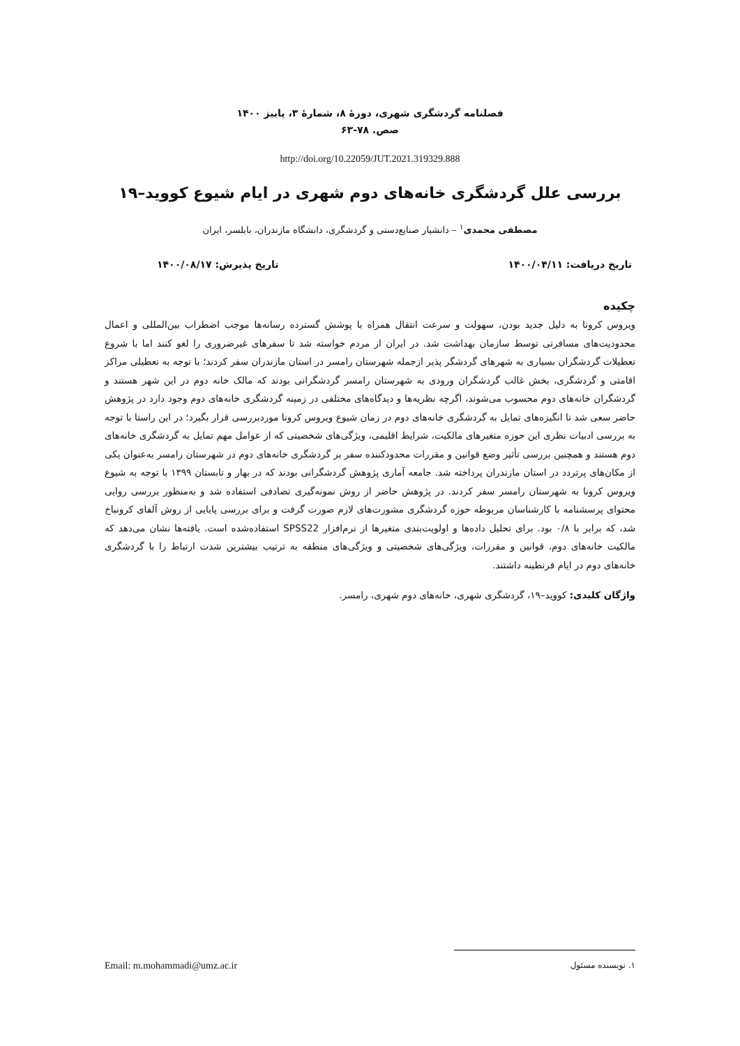فصلنامه گردشگری شهری، دورهٔ ۸، شمارهٔ ۳، پاییز ۱۴۰۰
صص. ۷۸-۶۳
http://doi.org/10.22059/JUT.2021.319329.888
بررسی علل گردشگری خانه‌های دوم شهری در ایام شیوع کووید–۱۹
مصطفی محمدی<sup>۱</sup> – دانشیار صنایع‌دستی و گردشگری، دانشگاه مازندران، بابلسر، ایران
تاریخ دریافت: ۱۴۰۰/۰۴/۱۱ تاریخ پذیرش: ۱۴۰۰/۰۸/۱۷
چکیده
ویروس کرونا به دلیل جدید بودن، سهولت و سرعت انتقال همراه با پوشش گسترده رسانه‌ها موجب اضطراب بین‌المللی و اعمال محدودیت‌های مسافرتی توسط سازمان بهداشت شد. در ایران از مردم خواسته شد تا سفرهای غیرضروری را لغو کنند اما با شروع تعطیلات گردشگران بسیاری به شهرهای گردشگر پذیر ازجمله شهرستان رامسر در استان مازندران سفر کردند؛ با توجه به تعطیلی مراکز اقامتی و گردشگری، بخش غالب گردشگران ورودی به شهرستان رامسر گردشگرانی بودند که مالک خانه دوم در این شهر هستند و گردشگران خانه‌های دوم محسوب می‌شوند، اگرچه نظریه‌ها و دیدگاه‌های مختلفی در زمینه گردشگری خانه‌های دوم وجود دارد در پژوهش حاضر سعی شد تا انگیزه‌های تمایل به گردشگری خانه‌های دوم در زمان شیوع ویروس کرونا موردبررسی قرار بگیرد؛ در این راستا با توجه به بررسی ادبیات نظری این حوزه متغیرهای مالکیت، شرایط اقلیمی، ویژگی‌های شخصیتی که از عوامل مهم تمایل به گردشگری خانه‌های دوم هستند و همچنین بررسی تأثیر وضع قوانین و مقررات محدودکننده سفر بر گردشگری خانه‌های دوم در شهرستان رامسر به‌عنوان یکی از مکان‌های پرتردد در استان مازندران پرداخته شد. جامعه آماری پژوهش گردشگرانی بودند که در بهار و تابستان ۱۳۹۹ با توجه به شیوع ویروس کرونا به شهرستان رامسر سفر کردند. در پژوهش حاضر از روش نمونه‌گیری تصادفی استفاده شد و به‌منظور بررسی روایی محتوای پرسشنامه با کارشناسان مربوطه حوزه گردشگری مشورت‌های لازم صورت گرفت و برای بررسی پایایی از روش آلفای کرونباخ شد، که برابر با ۰/۸ بود. برای تحلیل داده‌ها و اولویت‌بندی متغیرها از نرم‌افزار SPSS22 استفاده‌شده است. یافته‌ها نشان می‌دهد که مالکیت خانه‌های دوم، قوانین و مقررات، ویژگی‌های شخصیتی و ویژگی‌های منطقه به ترتیب بیشترین شدت ارتباط را با گردشگری خانه‌های دوم در ایام قرنطینه داشتند.
واژگان کلیدی: کووید–۱۹، گردشگری شهری، خانه‌های دوم شهری، رامسر.
۱. نویسنده مسئول Email: m.mohammadi@umz.ac.ir